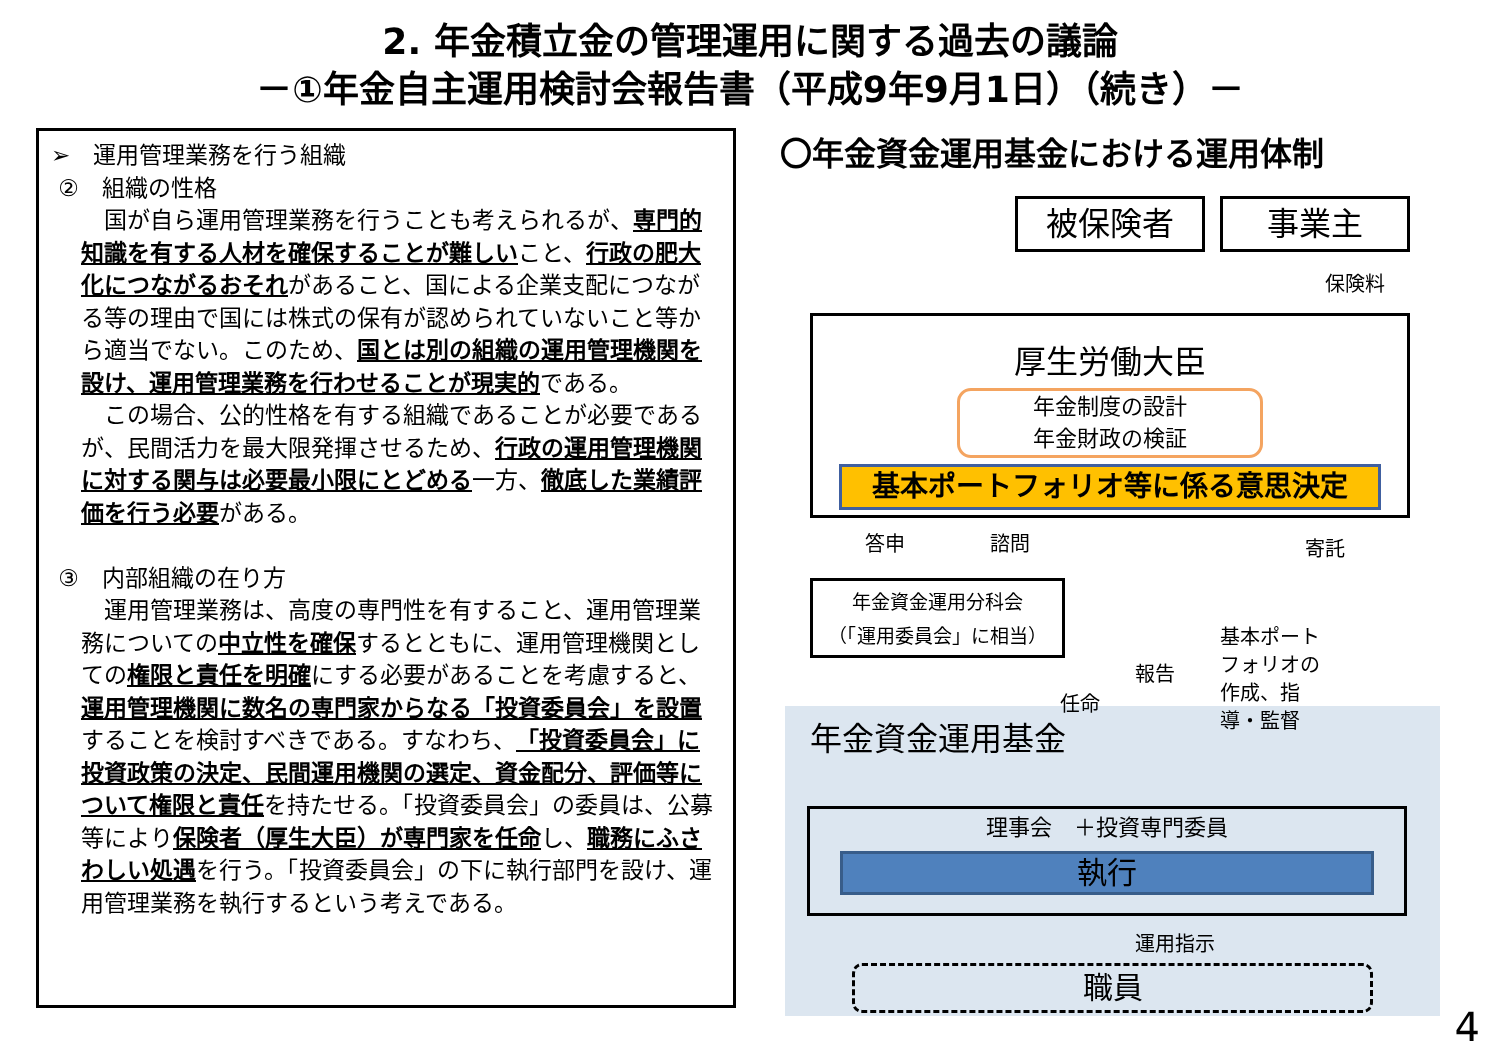2. 年金積立金の管理運用に関する過去の議論
－①年金自主運用検討会報告書（平成9年9月1日）（続き）－
➢　運用管理業務を行う組織
②　組織の性格
　国が自ら運用管理業務を行うことも考えられるが、専門的知識を有する人材を確保することが難しいこと、行政の肥大化につながるおそれがあること、国による企業支配につながる等の理由で国には株式の保有が認められていないこと等から適当でない。このため、国とは別の組織の運用管理機関を設け、運用管理業務を行わせることが現実的である。
　この場合、公的性格を有する組織であることが必要であるが、民間活力を最大限発揮させるため、行政の運用管理機関に対する関与は必要最小限にとどめる一方、徹底した業績評価を行う必要がある。
③　内部組織の在り方
　運用管理業務は、高度の専門性を有すること、運用管理業務についての中立性を確保するとともに、運用管理機関としての権限と責任を明確にする必要があることを考慮すると、運用管理機関に数名の専門家からなる「投資委員会」を設置することを検討すべきである。すなわち、「投資委員会」に投資政策の決定、民間運用機関の選定、資金配分、評価等について権限と責任を持たせる。「投資委員会」の委員は、公募等により保険者（厚生大臣）が専門家を任命し、職務にふさわしい処遇を行う。「投資委員会」の下に執行部門を設け、運用管理業務を執行するという考えである。
〇年金資金運用基金における運用体制
被保険者 事業主
保険料
厚生労働大臣
年金制度の設計
年金財政の検証
基本ポートフォリオ等に係る意思決定
答申 諮問 寄託
年金資金運用分科会
（「運用委員会」に相当）
報告
任命
基本ポート
フォリオの
作成、指
導・監督
年金資金運用基金
理事会　＋投資専門委員
執行
運用指示
職員
4